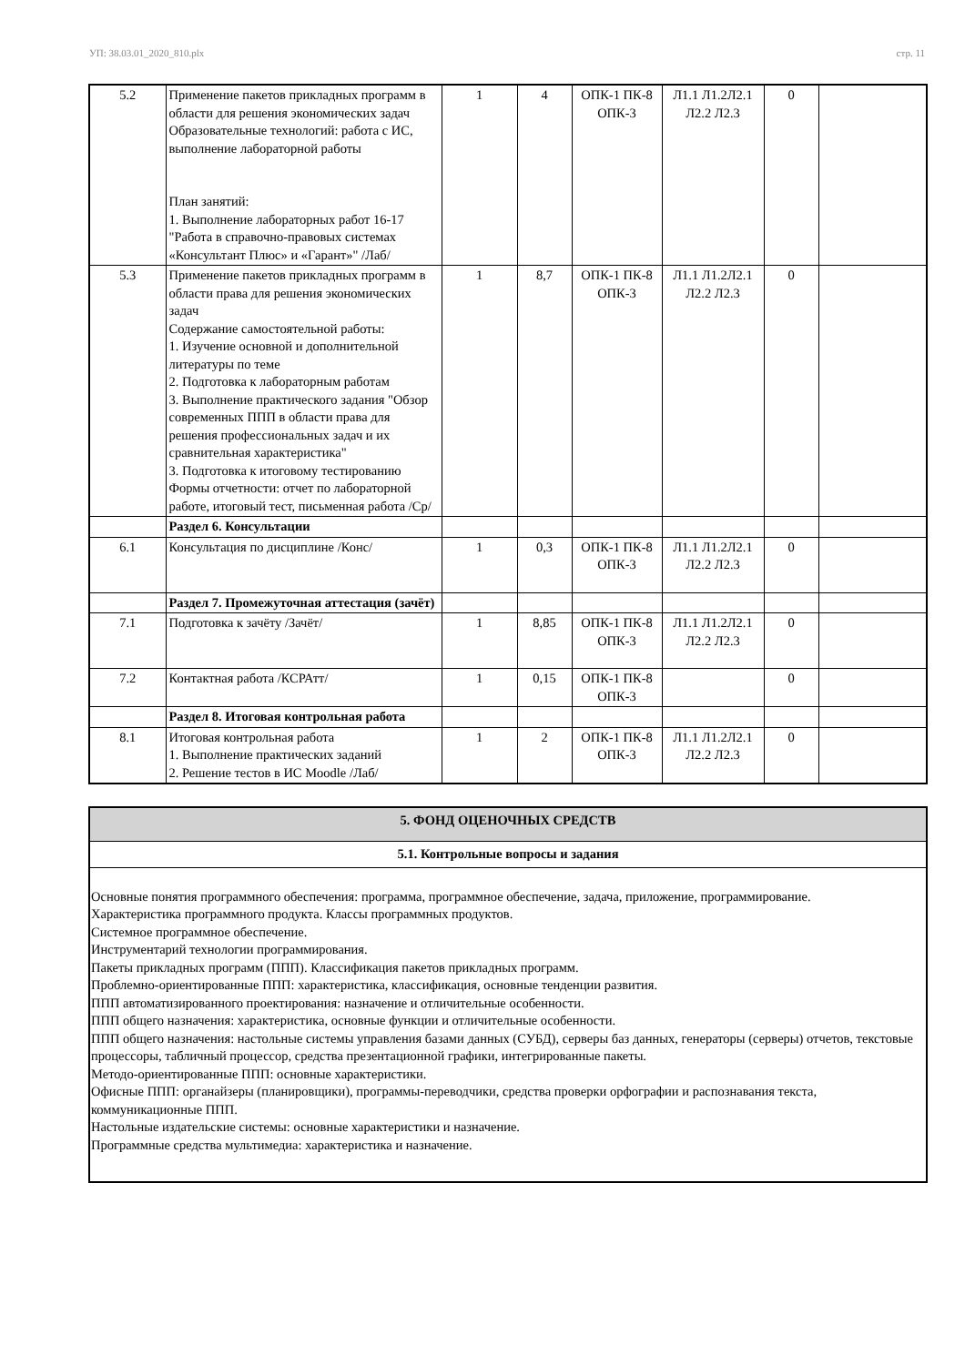УП: 38.03.01_2020_810.plx стр. 11
| 5.2 | Применение пакетов прикладных программ в области для решения экономических задач Образовательные технологий: работа с ИС, выполнение лабораторной работы План занятий: 1. Выполнение лабораторных работ 16-17 "Работа в справочно-правовых системах «Консультант Плюс» и «Гарант»" /Лаб/ | 1 | 4 | ОПК-1 ПК-8 ОПК-3 | Л1.1 Л1.2Л2.1 Л2.2 Л2.3 | 0 | |
| 5.3 | Применение пакетов прикладных программ в области права для решения экономических задач Содержание самостоятельной работы: 1. Изучение основной и дополнительной литературы по теме 2. Подготовка к лабораторным работам 3. Выполнение практического задания "Обзор современных ППП в области права для решения профессиональных задач и их сравнительная характеристика" 3. Подготовка к итоговому тестированию Формы отчетности: отчет по лабораторной работе, итоговый тест, письменная работа /Ср/ | 1 | 8,7 | ОПК-1 ПК-8 ОПК-3 | Л1.1 Л1.2Л2.1 Л2.2 Л2.3 | 0 | |
| | Раздел 6. Консультации | | | | | | |
| 6.1 | Консультация по дисциплине /Конс/ | 1 | 0,3 | ОПК-1 ПК-8 ОПК-3 | Л1.1 Л1.2Л2.1 Л2.2 Л2.3 | 0 | |
| | Раздел 7. Промежуточная аттестация (зачёт) | | | | | | |
| 7.1 | Подготовка к зачёту /Зачёт/ | 1 | 8,85 | ОПК-1 ПК-8 ОПК-3 | Л1.1 Л1.2Л2.1 Л2.2 Л2.3 | 0 | |
| 7.2 | Контактная работа /КСРАтт/ | 1 | 0,15 | ОПК-1 ПК-8 ОПК-3 | | 0 | |
| | Раздел 8. Итоговая контрольная работа | | | | | | |
| 8.1 | Итоговая контрольная работа 1. Выполнение практических заданий 2. Решение тестов в ИС Moodle /Лаб/ | 1 | 2 | ОПК-1 ПК-8 ОПК-3 | Л1.1 Л1.2Л2.1 Л2.2 Л2.3 | 0 | |
| 5. ФОНД ОЦЕНОЧНЫХ СРЕДСТВ |
| 5.1. Контрольные вопросы и задания |
| Основные понятия программного обеспечения: программа, программное обеспечение, задача, приложение, программирование. Характеристика программного продукта. Классы программных продуктов. Системное программное обеспечение. Инструментарий технологии программирования. Пакеты прикладных программ (ППП). Классификация пакетов прикладных программ. Проблемно-ориентированные ППП: характеристика, классификация, основные тенденции развития. ППП автоматизированного проектирования: назначение и отличительные особенности. ППП общего назначения: характеристика, основные функции и отличительные особенности. ППП общего назначения: настольные системы управления базами данных (СУБД), серверы баз данных, генераторы (серверы) отчетов, текстовые процессоры, табличный процессор, средства презентационной графики, интегрированные пакеты. Методо-ориентированные ППП: основные характеристики. Офисные ППП: органайзеры (планировщики), программы-переводчики, средства проверки орфографии и распознавания текста, коммуникационные ППП. Настольные издательские системы: основные характеристики и назначение. Программные средства мультимедиа: характеристика и назначение. |